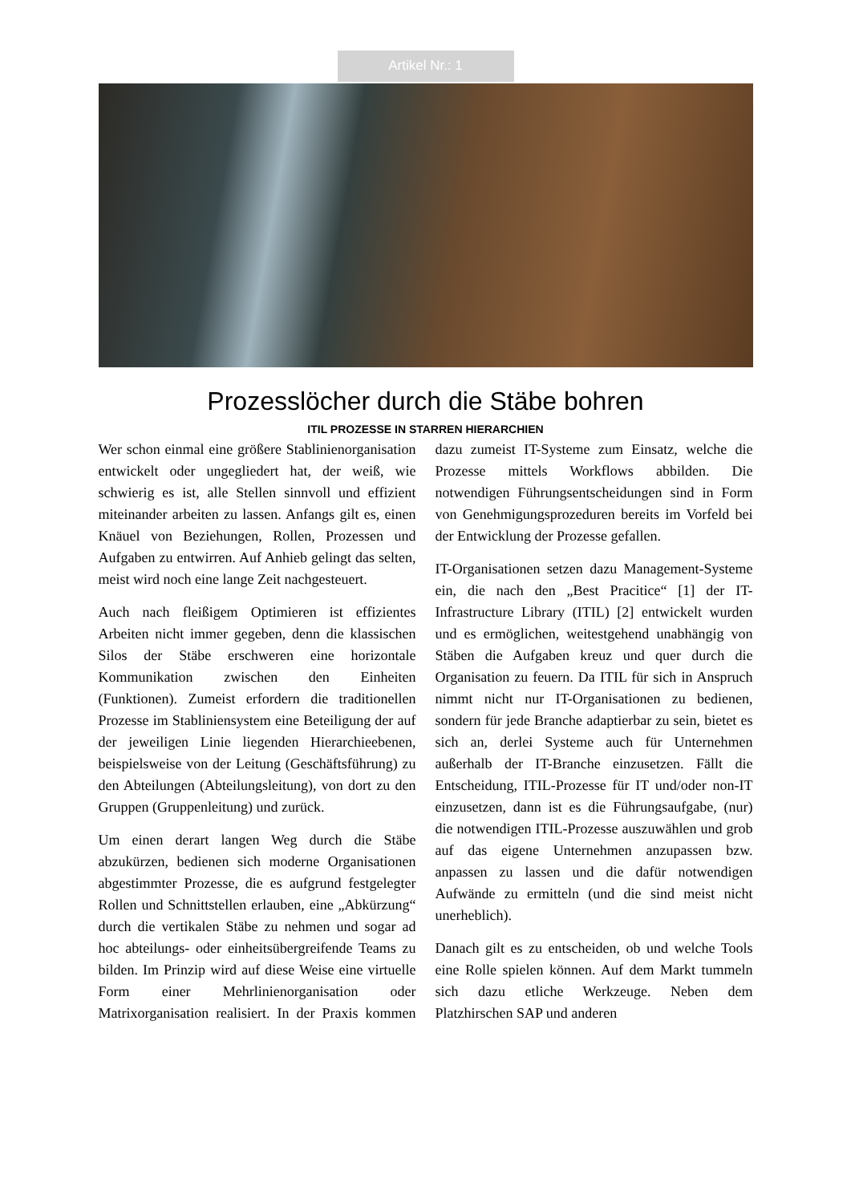Artikel Nr.: 1
Prozesslöcher durch die Stäbe bohren
ITIL PROZESSE IN STARREN HIERARCHIEN
Wer schon einmal eine größere Stablinienorganisation entwickelt oder ungegliedert hat, der weiß, wie schwierig es ist, alle Stellen sinnvoll und effizient miteinander arbeiten zu lassen. Anfangs gilt es, einen Knäuel von Beziehungen, Rollen, Prozessen und Aufgaben zu entwirren. Auf Anhieb gelingt das selten, meist wird noch eine lange Zeit nachgesteuert.
Auch nach fleißigem Optimieren ist effizientes Arbeiten nicht immer gegeben, denn die klassischen Silos der Stäbe erschweren eine horizontale Kommunikation zwischen den Einheiten (Funktionen). Zumeist erfordern die traditionellen Prozesse im Stabliniensystem eine Beteiligung der auf der jeweiligen Linie liegenden Hierarchieebenen, beispielsweise von der Leitung (Geschäftsführung) zu den Abteilungen (Abteilungsleitung), von dort zu den Gruppen (Gruppenleitung) und zurück.
Um einen derart langen Weg durch die Stäbe abzukürzen, bedienen sich moderne Organisationen abgestimmter Prozesse, die es aufgrund festgelegter Rollen und Schnittstellen erlauben, eine „Abkürzung“ durch die vertikalen Stäbe zu nehmen und sogar ad hoc abteilungs- oder einheitsübergreifende Teams zu bilden. Im Prinzip wird auf diese Weise eine virtuelle Form einer Mehrlinienorganisation oder Matrixorganisation realisiert. In der Praxis kommen dazu zumeist IT-Systeme zum Einsatz, welche die Prozesse mittels Workflows abbilden. Die notwendigen Führungsentscheidungen sind in Form von Genehmigungsprozeduren bereits im Vorfeld bei der Entwicklung der Prozesse gefallen.
IT-Organisationen setzen dazu Management-Systeme ein, die nach den „Best Pracitice“ [1] der IT-Infrastructure Library (ITIL) [2] entwickelt wurden und es ermöglichen, weitestgehend unabhängig von Stäben die Aufgaben kreuz und quer durch die Organisation zu feuern. Da ITIL für sich in Anspruch nimmt nicht nur IT-Organisationen zu bedienen, sondern für jede Branche adaptierbar zu sein, bietet es sich an, derlei Systeme auch für Unternehmen außerhalb der IT-Branche einzusetzen. Fällt die Entscheidung, ITIL-Prozesse für IT und/oder non-IT einzusetzen, dann ist es die Führungsaufgabe, (nur) die notwendigen ITIL-Prozesse auszuwählen und grob auf das eigene Unternehmen anzupassen bzw. anpassen zu lassen und die dafür notwendigen Aufwände zu ermitteln (und die sind meist nicht unerheblich).
Danach gilt es zu entscheiden, ob und welche Tools eine Rolle spielen können. Auf dem Markt tummeln sich dazu etliche Werkzeuge. Neben dem Platzhirschen SAP und anderen